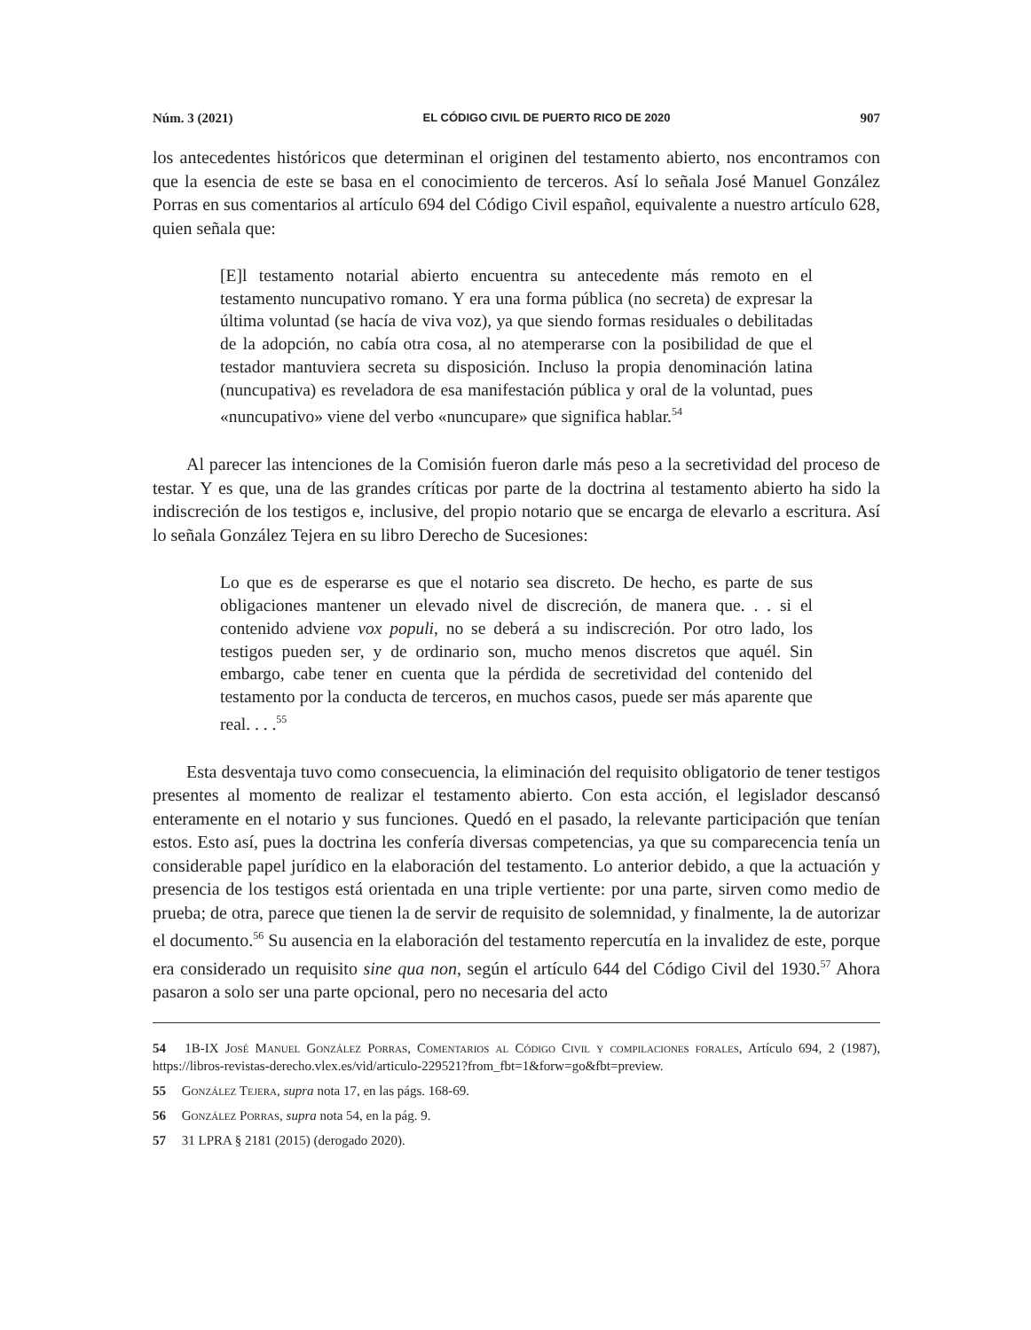Núm. 3 (2021) EL CÓDIGO CIVIL DE PUERTO RICO DE 2020 907
los antecedentes históricos que determinan el originen del testamento abierto, nos encontramos con que la esencia de este se basa en el conocimiento de terceros. Así lo señala José Manuel González Porras en sus comentarios al artículo 694 del Código Civil español, equivalente a nuestro artículo 628, quien señala que:
[E]l testamento notarial abierto encuentra su antecedente más remoto en el testamento nuncupativo romano. Y era una forma pública (no secreta) de expresar la última voluntad (se hacía de viva voz), ya que siendo formas residuales o debilitadas de la adopción, no cabía otra cosa, al no atemperarse con la posibilidad de que el testador mantuviera secreta su disposición. Incluso la propia denominación latina (nuncupativa) es reveladora de esa manifestación pública y oral de la voluntad, pues «nuncupativo» viene del verbo «nuncupare» que significa hablar.<sup>54</sup>
Al parecer las intenciones de la Comisión fueron darle más peso a la secretividad del proceso de testar. Y es que, una de las grandes críticas por parte de la doctrina al testamento abierto ha sido la indiscreción de los testigos e, inclusive, del propio notario que se encarga de elevarlo a escritura. Así lo señala González Tejera en su libro Derecho de Sucesiones:
Lo que es de esperarse es que el notario sea discreto. De hecho, es parte de sus obligaciones mantener un elevado nivel de discreción, de manera que. . . si el contenido adviene vox populi, no se deberá a su indiscreción. Por otro lado, los testigos pueden ser, y de ordinario son, mucho menos discretos que aquél. Sin embargo, cabe tener en cuenta que la pérdida de secretividad del contenido del testamento por la conducta de terceros, en muchos casos, puede ser más aparente que real. . . .<sup>55</sup>
Esta desventaja tuvo como consecuencia, la eliminación del requisito obligatorio de tener testigos presentes al momento de realizar el testamento abierto. Con esta acción, el legislador descansó enteramente en el notario y sus funciones. Quedó en el pasado, la relevante participación que tenían estos. Esto así, pues la doctrina les confería diversas competencias, ya que su comparecencia tenía un considerable papel jurídico en la elaboración del testamento. Lo anterior debido, a que la actuación y presencia de los testigos está orientada en una triple vertiente: por una parte, sirven como medio de prueba; de otra, parece que tienen la de servir de requisito de solemnidad, y finalmente, la de autorizar el documento.<sup>56</sup> Su ausencia en la elaboración del testamento repercutía en la invalidez de este, porque era considerado un requisito sine qua non, según el artículo 644 del Código Civil del 1930.<sup>57</sup> Ahora pasaron a solo ser una parte opcional, pero no necesaria del acto
54 1B-IX José Manuel González Porras, Comentarios al Código Civil y compilaciones forales, Artículo 694, 2 (1987), https://libros-revistas-derecho.vlex.es/vid/articulo-229521?from_fbt=1&forw=go&fbt=preview.
55 González Tejera, supra nota 17, en las págs. 168-69.
56 González Porras, supra nota 54, en la pág. 9.
57 31 LPRA § 2181 (2015) (derogado 2020).